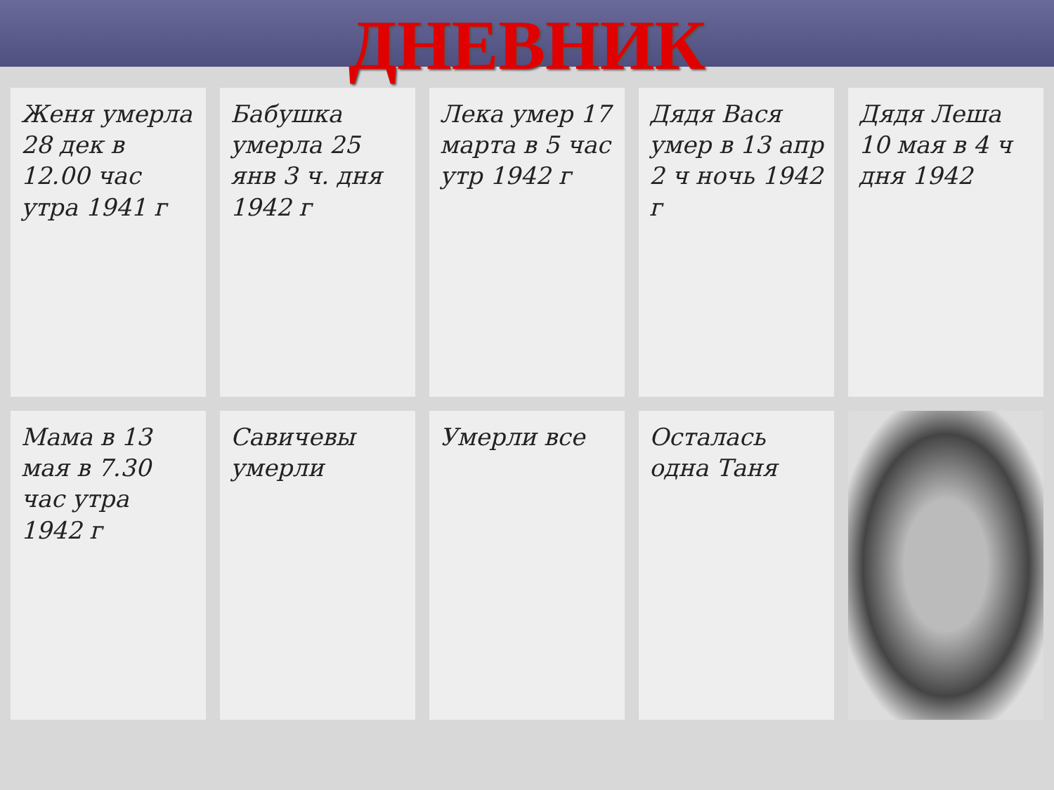ДНЕВНИК
Женя умерла 28 дек в 12.00 час утра 1941 г
Бабушка умерла 25 янв 3 ч. дня 1942 г
Лека умер 17 марта в 5 час утр 1942 г
Дядя Вася умер в 13 апр 2 ч ночь 1942 г
Дядя Леша 10 мая в 4 ч дня 1942
Мама в 13 мая в 7.30 час утра 1942 г
Савичевы умерли
Умерли все
Осталась одна Таня